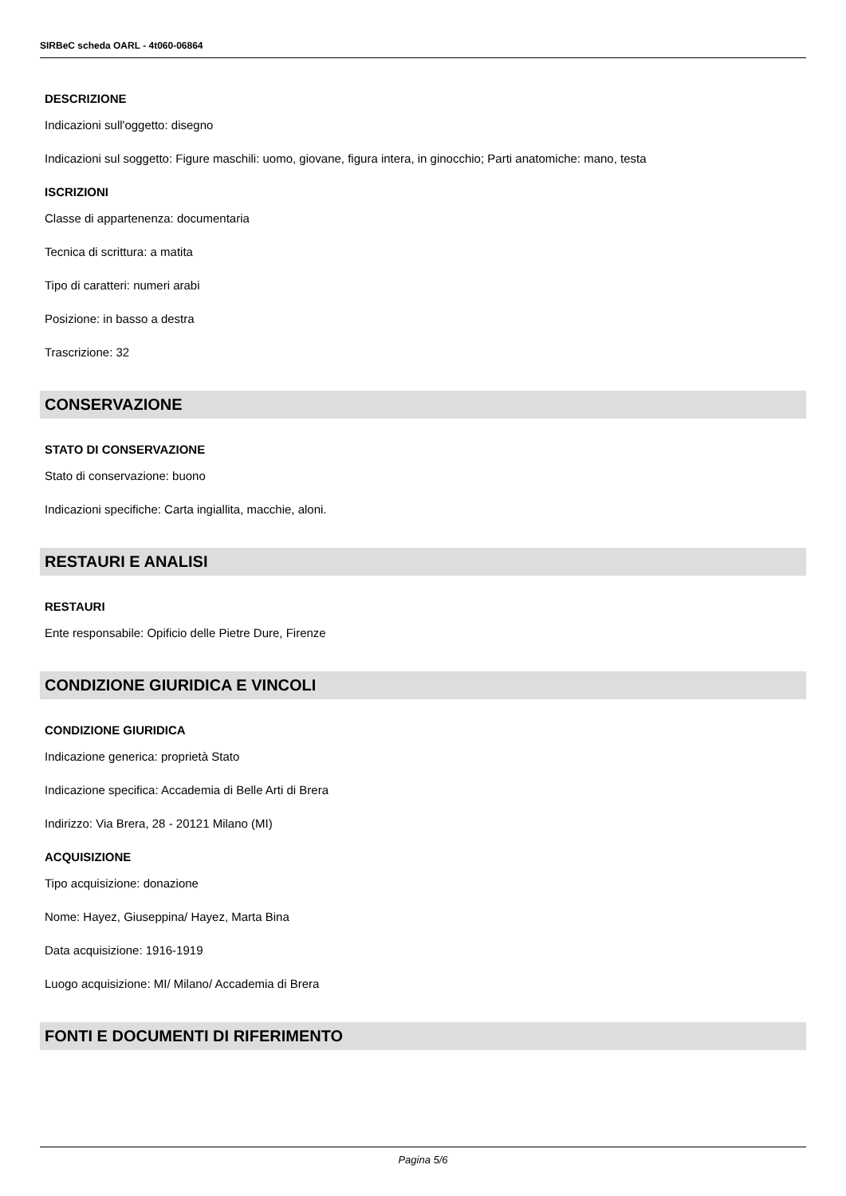SIRBeC scheda OARL - 4t060-06864
DESCRIZIONE
Indicazioni sull'oggetto: disegno
Indicazioni sul soggetto: Figure maschili: uomo, giovane, figura intera, in ginocchio; Parti anatomiche: mano, testa
ISCRIZIONI
Classe di appartenenza: documentaria
Tecnica di scrittura: a matita
Tipo di caratteri: numeri arabi
Posizione: in basso a destra
Trascrizione: 32
CONSERVAZIONE
STATO DI CONSERVAZIONE
Stato di conservazione: buono
Indicazioni specifiche: Carta ingiallita, macchie, aloni.
RESTAURI E ANALISI
RESTAURI
Ente responsabile: Opificio delle Pietre Dure, Firenze
CONDIZIONE GIURIDICA E VINCOLI
CONDIZIONE GIURIDICA
Indicazione generica: proprietà Stato
Indicazione specifica: Accademia di Belle Arti di Brera
Indirizzo: Via Brera, 28 - 20121 Milano (MI)
ACQUISIZIONE
Tipo acquisizione: donazione
Nome: Hayez, Giuseppina/ Hayez, Marta Bina
Data acquisizione: 1916-1919
Luogo acquisizione: MI/ Milano/ Accademia di Brera
FONTI E DOCUMENTI DI RIFERIMENTO
Pagina 5/6